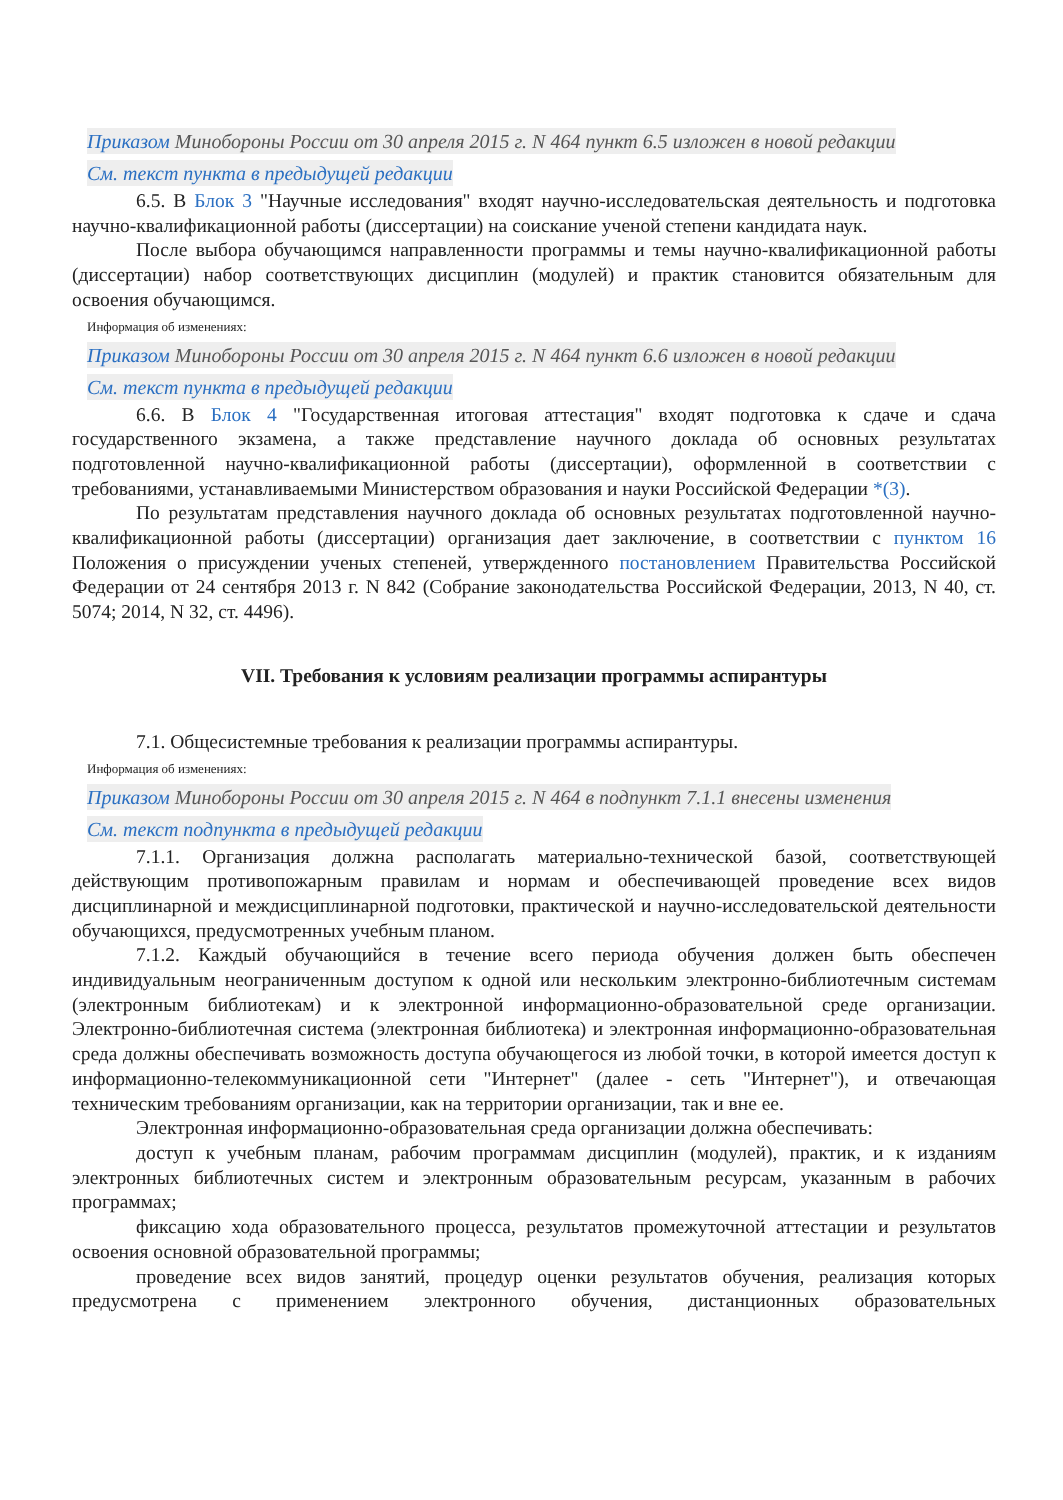Приказом Минобороны России от 30 апреля 2015 г. N 464 пункт 6.5 изложен в новой редакции
См. текст пункта в предыдущей редакции
6.5. В Блок 3 "Научные исследования" входят научно-исследовательская деятельность и подготовка научно-квалификационной работы (диссертации) на соискание ученой степени кандидата наук.
После выбора обучающимся направленности программы и темы научно-квалификационной работы (диссертации) набор соответствующих дисциплин (модулей) и практик становится обязательным для освоения обучающимся.
Информация об изменениях:
Приказом Минобороны России от 30 апреля 2015 г. N 464 пункт 6.6 изложен в новой редакции
См. текст пункта в предыдущей редакции
6.6. В Блок 4 "Государственная итоговая аттестация" входят подготовка к сдаче и сдача государственного экзамена, а также представление научного доклада об основных результатах подготовленной научно-квалификационной работы (диссертации), оформленной в соответствии с требованиями, устанавливаемыми Министерством образования и науки Российской Федерации *(3).
По результатам представления научного доклада об основных результатах подготовленной научно-квалификационной работы (диссертации) организация дает заключение, в соответствии с пунктом 16 Положения о присуждении ученых степеней, утвержденного постановлением Правительства Российской Федерации от 24 сентября 2013 г. N 842 (Собрание законодательства Российской Федерации, 2013, N 40, ст. 5074; 2014, N 32, ст. 4496).
VII. Требования к условиям реализации программы аспирантуры
7.1. Общесистемные требования к реализации программы аспирантуры.
Информация об изменениях:
Приказом Минобороны России от 30 апреля 2015 г. N 464 в подпункт 7.1.1 внесены изменения
См. текст подпункта в предыдущей редакции
7.1.1. Организация должна располагать материально-технической базой, соответствующей действующим противопожарным правилам и нормам и обеспечивающей проведение всех видов дисциплинарной и междисциплинарной подготовки, практической и научно-исследовательской деятельности обучающихся, предусмотренных учебным планом.
7.1.2. Каждый обучающийся в течение всего периода обучения должен быть обеспечен индивидуальным неограниченным доступом к одной или нескольким электронно-библиотечным системам (электронным библиотекам) и к электронной информационно-образовательной среде организации. Электронно-библиотечная система (электронная библиотека) и электронная информационно-образовательная среда должны обеспечивать возможность доступа обучающегося из любой точки, в которой имеется доступ к информационно-телекоммуникационной сети "Интернет" (далее - сеть "Интернет"), и отвечающая техническим требованиям организации, как на территории организации, так и вне ее.
Электронная информационно-образовательная среда организации должна обеспечивать:
доступ к учебным планам, рабочим программам дисциплин (модулей), практик, и к изданиям электронных библиотечных систем и электронным образовательным ресурсам, указанным в рабочих программах;
фиксацию хода образовательного процесса, результатов промежуточной аттестации и результатов освоения основной образовательной программы;
проведение всех видов занятий, процедур оценки результатов обучения, реализация которых предусмотрена с применением электронного обучения, дистанционных образовательных